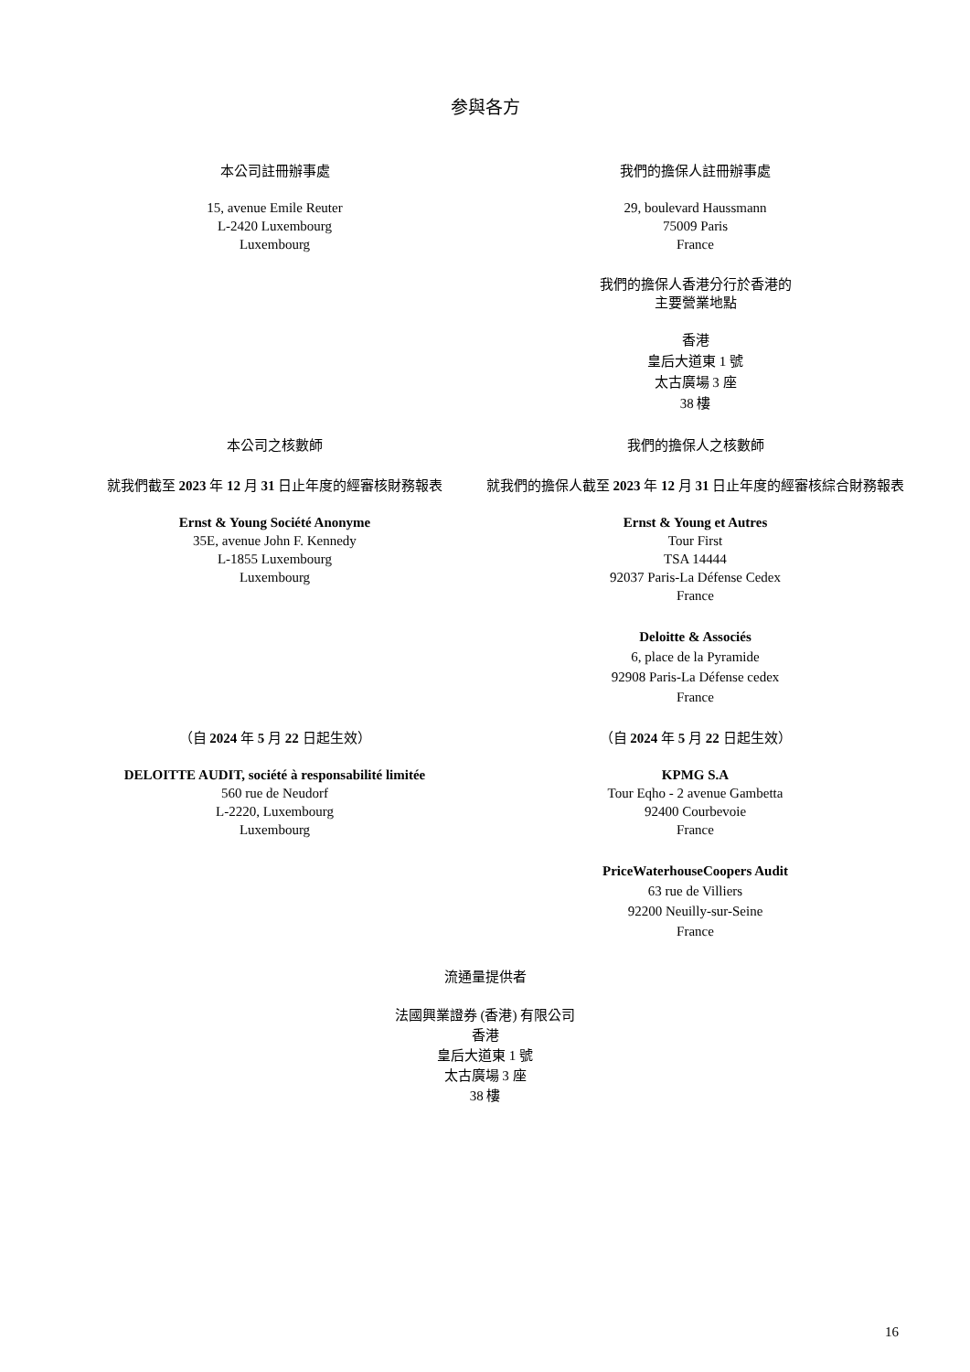参與各方
本公司註冊辦事處
15, avenue Emile Reuter
L-2420 Luxembourg
Luxembourg
我們的擔保人註冊辦事處
29, boulevard Haussmann
75009 Paris
France
我們的擔保人香港分行於香港的
主要營業地點
香港
皇后大道東 1 號
太古廣場 3 座
38 樓
本公司之核數師
就我們截至 2023 年 12 月 31 日止年度的經審核財務報表
Ernst & Young Société Anonyme
35E, avenue John F. Kennedy
L-1855 Luxembourg
Luxembourg
我們的擔保人之核數師
就我們的擔保人截至 2023 年 12 月 31 日止年度的經審核綜合財務報表
Ernst & Young et Autres
Tour First
TSA 14444
92037 Paris-La Défense Cedex
France
Deloitte & Associés
6, place de la Pyramide
92908 Paris-La Défense cedex
France
（自 2024 年 5 月 22 日起生效）
DELOITTE AUDIT, société à responsabilité limitée
560 rue de Neudorf
L-2220, Luxembourg
Luxembourg
（自 2024 年 5 月 22 日起生效）
KPMG S.A
Tour Eqho - 2 avenue Gambetta
92400 Courbevoie
France
PriceWaterhouseCoopers Audit
63 rue de Villiers
92200 Neuilly-sur-Seine
France
流通量提供者
法國興業證券 (香港) 有限公司
香港
皇后大道東 1 號
太古廣場 3 座
38 樓
16